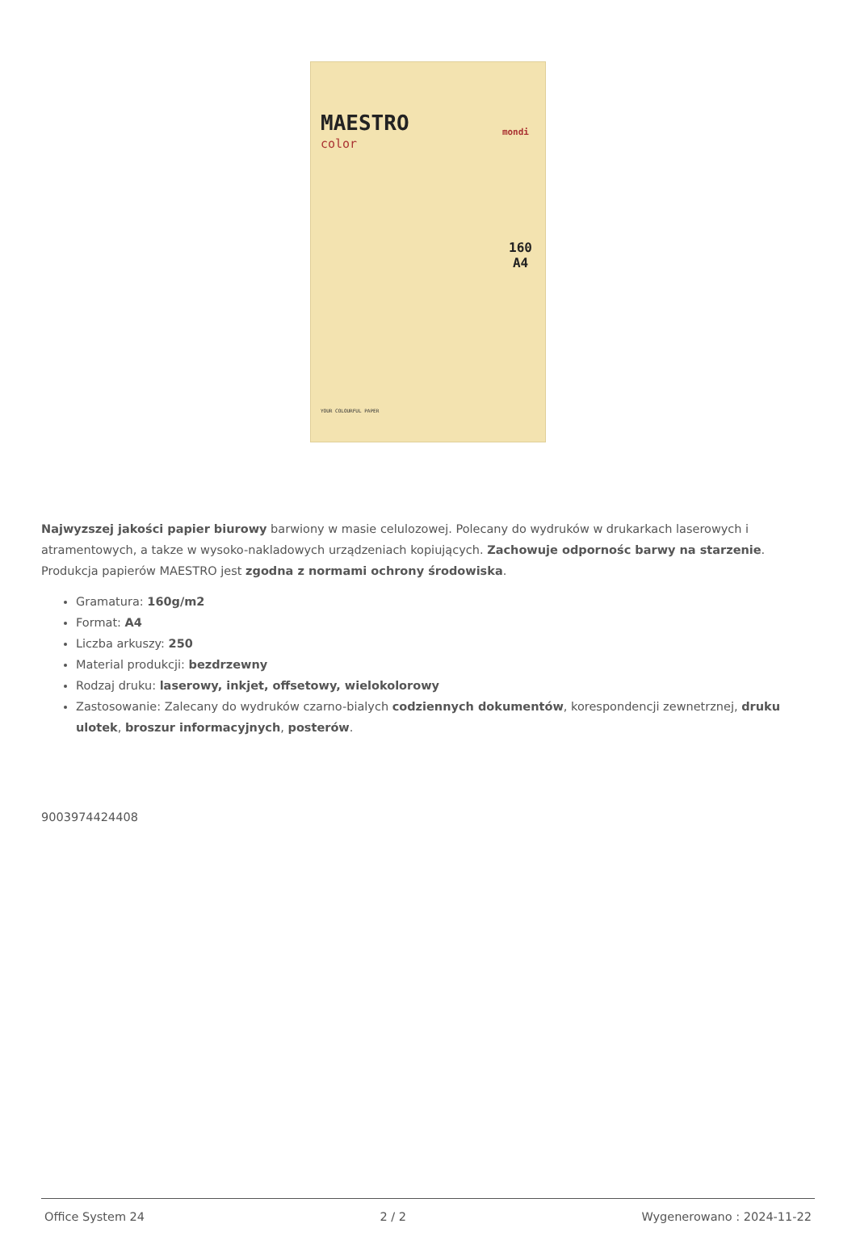MAESTRO
color
mondi
160
A4
YOUR COLOURFUL PAPER
Najwyzszej jakości papier biurowy barwiony w masie celulozowej. Polecany do wydruków w drukarkach laserowych i atramentowych, a takze w wysoko-nakladowych urządzeniach kopiujących. Zachowuje odpornośc barwy na starzenie. Produkcja papierów MAESTRO jest zgodna z normami ochrony środowiska.
Gramatura: 160g/m2
Format: A4
Liczba arkuszy: 250
Material produkcji: bezdrzewny
Rodzaj druku: laserowy, inkjet, offsetowy, wielokolorowy
Zastosowanie: Zalecany do wydruków czarno-bialych codziennych dokumentów, korespondencji zewnetrznej, druku ulotek, broszur informacyjnych, posterów.
9003974424408
Office System 24 2 / 2 Wygenerowano : 2024-11-22